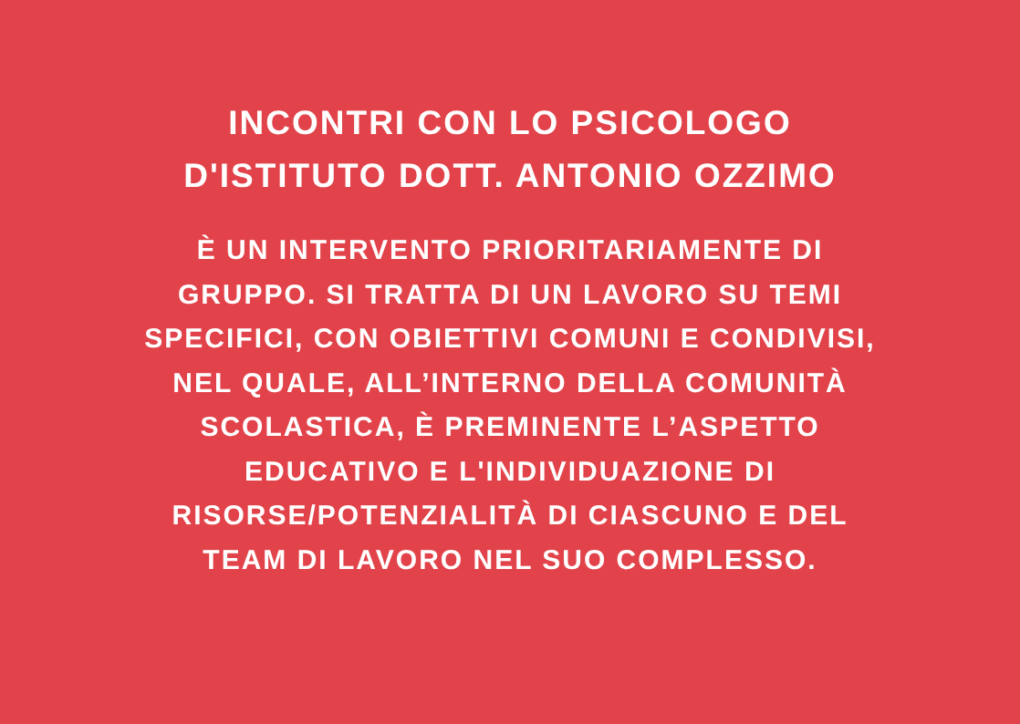INCONTRI CON LO PSICOLOGO
D'ISTITUTO DOTT. ANTONIO OZZIMO
È UN INTERVENTO PRIORITARIAMENTE DI
GRUPPO. SI TRATTA DI UN LAVORO SU TEMI
SPECIFICI, CON OBIETTIVI COMUNI E CONDIVISI,
NEL QUALE, ALL’INTERNO DELLA COMUNITÀ
SCOLASTICA, È PREMINENTE L’ASPETTO
EDUCATIVO E L'INDIVIDUAZIONE DI
RISORSE/POTENZIALITÀ DI CIASCUNO E DEL
TEAM DI LAVORO NEL SUO COMPLESSO.